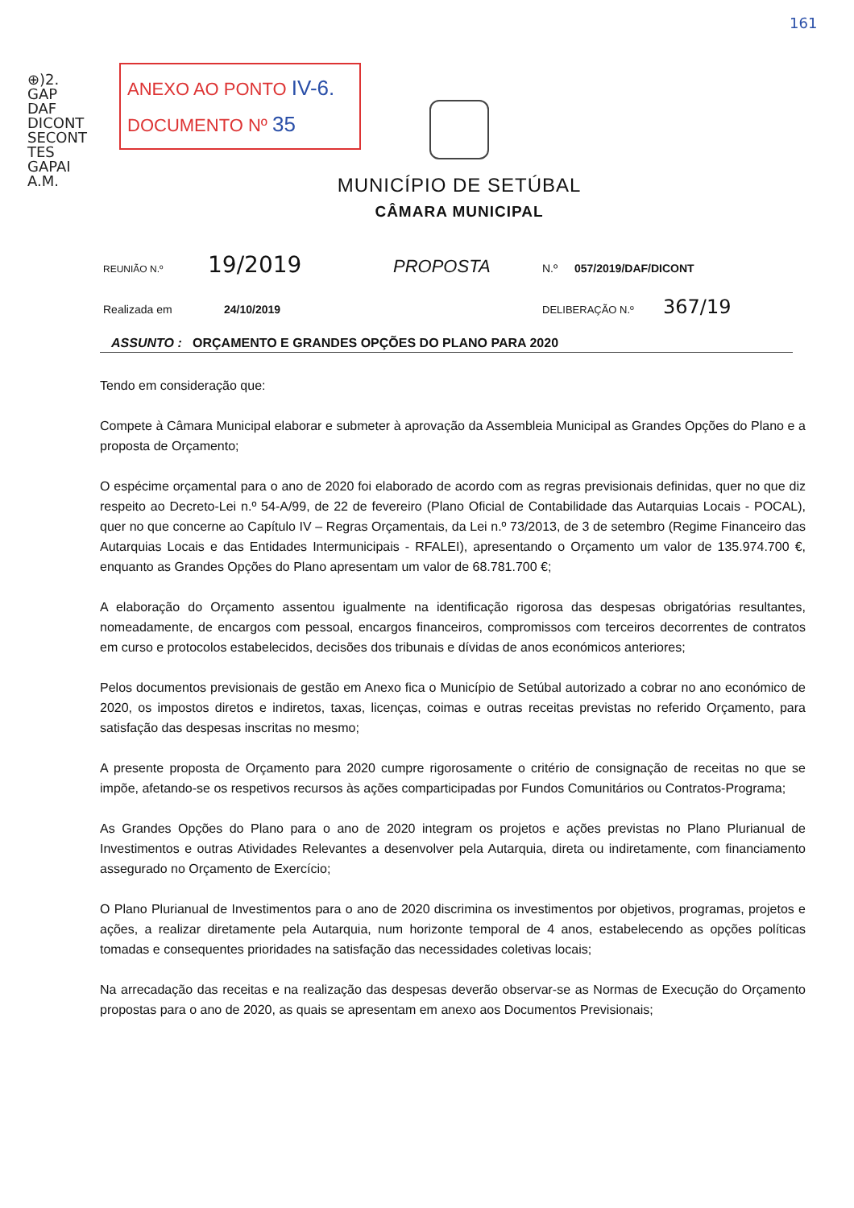⊕)2.
GAP
DAF
DICONT
SECONT
TES
GAPAI
A.M.
161
ANEXO AO PONTO IV-6.
DOCUMENTO Nº 35
MUNICÍPIO DE SETÚBAL
CÂMARA MUNICIPAL
REUNIÃO N.º 19/2019 PROPOSTA N.º 057/2019/DAF/DICONT
Realizada em 24/10/2019 DELIBERAÇÃO N.º 367/19
ASSUNTO : ORÇAMENTO E GRANDES OPÇÕES DO PLANO PARA 2020
Tendo em consideração que:
Compete à Câmara Municipal elaborar e submeter à aprovação da Assembleia Municipal as Grandes Opções do Plano e a proposta de Orçamento;
O espécime orçamental para o ano de 2020 foi elaborado de acordo com as regras previsionais definidas, quer no que diz respeito ao Decreto-Lei n.º 54-A/99, de 22 de fevereiro (Plano Oficial de Contabilidade das Autarquias Locais - POCAL), quer no que concerne ao Capítulo IV – Regras Orçamentais, da Lei n.º 73/2013, de 3 de setembro (Regime Financeiro das Autarquias Locais e das Entidades Intermunicipais - RFALEI), apresentando o Orçamento um valor de 135.974.700 €, enquanto as Grandes Opções do Plano apresentam um valor de 68.781.700 €;
A elaboração do Orçamento assentou igualmente na identificação rigorosa das despesas obrigatórias resultantes, nomeadamente, de encargos com pessoal, encargos financeiros, compromissos com terceiros decorrentes de contratos em curso e protocolos estabelecidos, decisões dos tribunais e dívidas de anos económicos anteriores;
Pelos documentos previsionais de gestão em Anexo fica o Município de Setúbal autorizado a cobrar no ano económico de 2020, os impostos diretos e indiretos, taxas, licenças, coimas e outras receitas previstas no referido Orçamento, para satisfação das despesas inscritas no mesmo;
A presente proposta de Orçamento para 2020 cumpre rigorosamente o critério de consignação de receitas no que se impõe, afetando-se os respetivos recursos às ações comparticipadas por Fundos Comunitários ou Contratos-Programa;
As Grandes Opções do Plano para o ano de 2020 integram os projetos e ações previstas no Plano Plurianual de Investimentos e outras Atividades Relevantes a desenvolver pela Autarquia, direta ou indiretamente, com financiamento assegurado no Orçamento de Exercício;
O Plano Plurianual de Investimentos para o ano de 2020 discrimina os investimentos por objetivos, programas, projetos e ações, a realizar diretamente pela Autarquia, num horizonte temporal de 4 anos, estabelecendo as opções políticas tomadas e consequentes prioridades na satisfação das necessidades coletivas locais;
Na arrecadação das receitas e na realização das despesas deverão observar-se as Normas de Execução do Orçamento propostas para o ano de 2020, as quais se apresentam em anexo aos Documentos Previsionais;